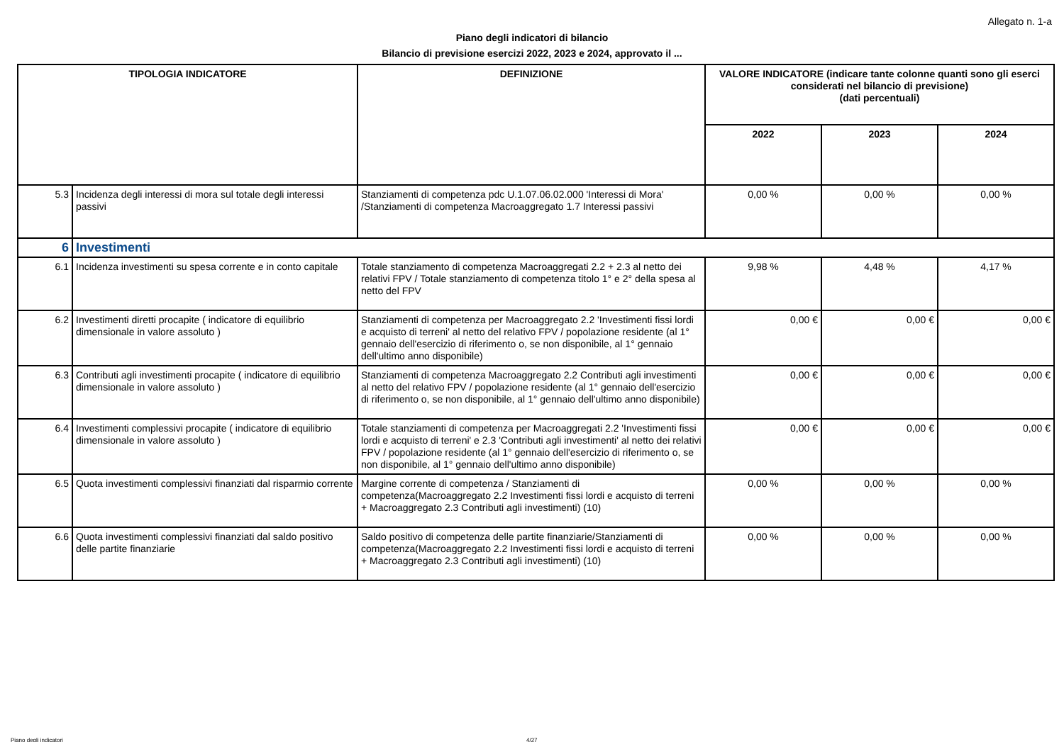Allegato n. 1-a
Piano degli indicatori di bilancio
Bilancio di previsione esercizi 2022, 2023 e 2024, approvato il ...
| TIPOLOGIA INDICATORE | | DEFINIZIONE | VALORE INDICATORE (indicare tante colonne quanti sono gli eserci considerati nel bilancio di previsione) (dati percentuali) | | |
| --- | --- | --- | --- | --- | --- |
| | | | 2022 | 2023 | 2024 |
| 5.3 | Incidenza degli interessi di mora sul totale degli interessi passivi | Stanziamenti di competenza pdc U.1.07.06.02.000 'Interessi di Mora' /Stanziamenti di competenza Macroaggregato 1.7 Interessi passivi | 0,00 % | 0,00 % | 0,00 % |
| 6 | Investimenti | | | | |
| 6.1 | Incidenza investimenti su spesa corrente e in conto capitale | Totale stanziamento di competenza Macroaggregati 2.2 + 2.3 al netto dei relativi FPV / Totale stanziamento di competenza titolo 1° e 2° della spesa al netto del FPV | 9,98 % | 4,48 % | 4,17 % |
| 6.2 | Investimenti diretti procapite ( indicatore di equilibrio dimensionale in valore assoluto ) | Stanziamenti di competenza per Macroaggregato 2.2 'Investimenti fissi lordi e acquisto di terreni' al netto del relativo FPV / popolazione residente (al 1° gennaio dell'esercizio di riferimento o, se non disponibile, al 1° gennaio dell'ultimo anno disponibile) | 0,00 € | 0,00 € | 0,00 € |
| 6.3 | Contributi agli investimenti procapite ( indicatore di equilibrio dimensionale in valore assoluto ) | Stanziamenti di competenza Macroaggregato 2.2 Contributi agli investimenti al netto del relativo FPV / popolazione residente (al 1° gennaio dell'esercizio di riferimento o, se non disponibile, al 1° gennaio dell'ultimo anno disponibile) | 0,00 € | 0,00 € | 0,00 € |
| 6.4 | Investimenti complessivi procapite ( indicatore di equilibrio dimensionale in valore assoluto ) | Totale stanziamenti di competenza per Macroaggregati 2.2 'Investimenti fissi lordi e acquisto di terreni' e 2.3 'Contributi agli investimenti' al netto dei relativi FPV / popolazione residente (al 1° gennaio dell'esercizio di riferimento o, se non disponibile, al 1° gennaio dell'ultimo anno disponibile) | 0,00 € | 0,00 € | 0,00 € |
| 6.5 | Quota investimenti complessivi finanziati dal risparmio corrente | Margine corrente di competenza / Stanziamenti di competenza(Macroaggregato 2.2 Investimenti fissi lordi e acquisto di terreni + Macroaggregato 2.3 Contributi agli investimenti) (10) | 0,00 % | 0,00 % | 0,00 % |
| 6.6 | Quota investimenti complessivi finanziati dal saldo positivo delle partite finanziarie | Saldo positivo di competenza delle partite finanziarie/Stanziamenti di competenza(Macroaggregato 2.2 Investimenti fissi lordi e acquisto di terreni + Macroaggregato 2.3 Contributi agli investimenti) (10) | 0,00 % | 0,00 % | 0,00 % |
Piano degli indicatori 4/27